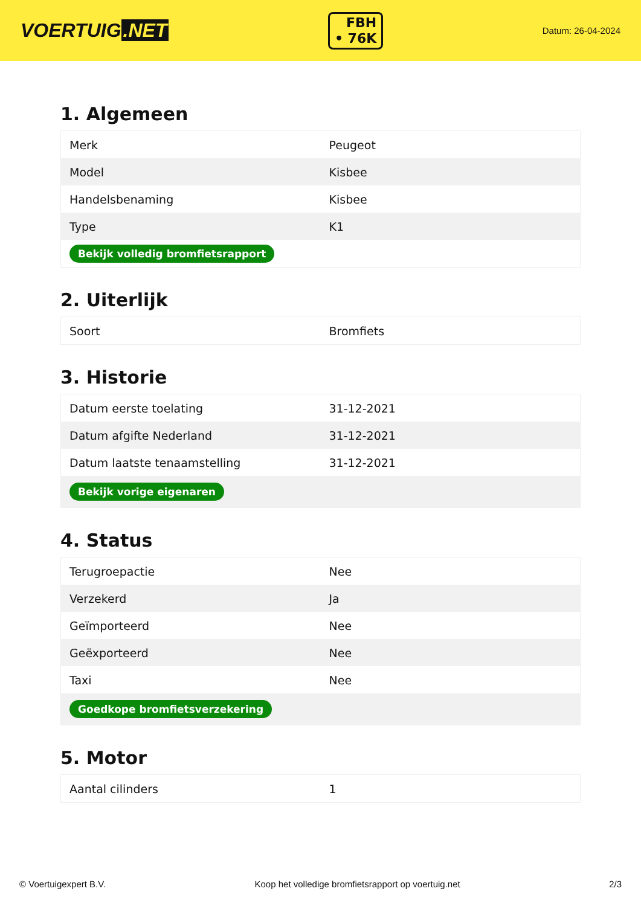VOERTUIG.NET
FBH
• 76K
Datum: 26-04-2024
1. Algemeen
| Merk | Peugeot |
| Model | Kisbee |
| Handelsbenaming | Kisbee |
| Type | K1 |
| Bekijk volledig bromfietsrapport | |
2. Uiterlijk
| Soort | Bromfiets |
3. Historie
| Datum eerste toelating | 31-12-2021 |
| Datum afgifte Nederland | 31-12-2021 |
| Datum laatste tenaamstelling | 31-12-2021 |
| Bekijk vorige eigenaren | |
4. Status
| Terugroepactie | Nee |
| Verzekerd | Ja |
| Geïmporteerd | Nee |
| Geëxporteerd | Nee |
| Taxi | Nee |
| Goedkope bromfietsverzekering | |
5. Motor
| Aantal cilinders | 1 |
© Voertuigexpert B.V. Koop het volledige bromfietsrapport op voertuig.net 2/3